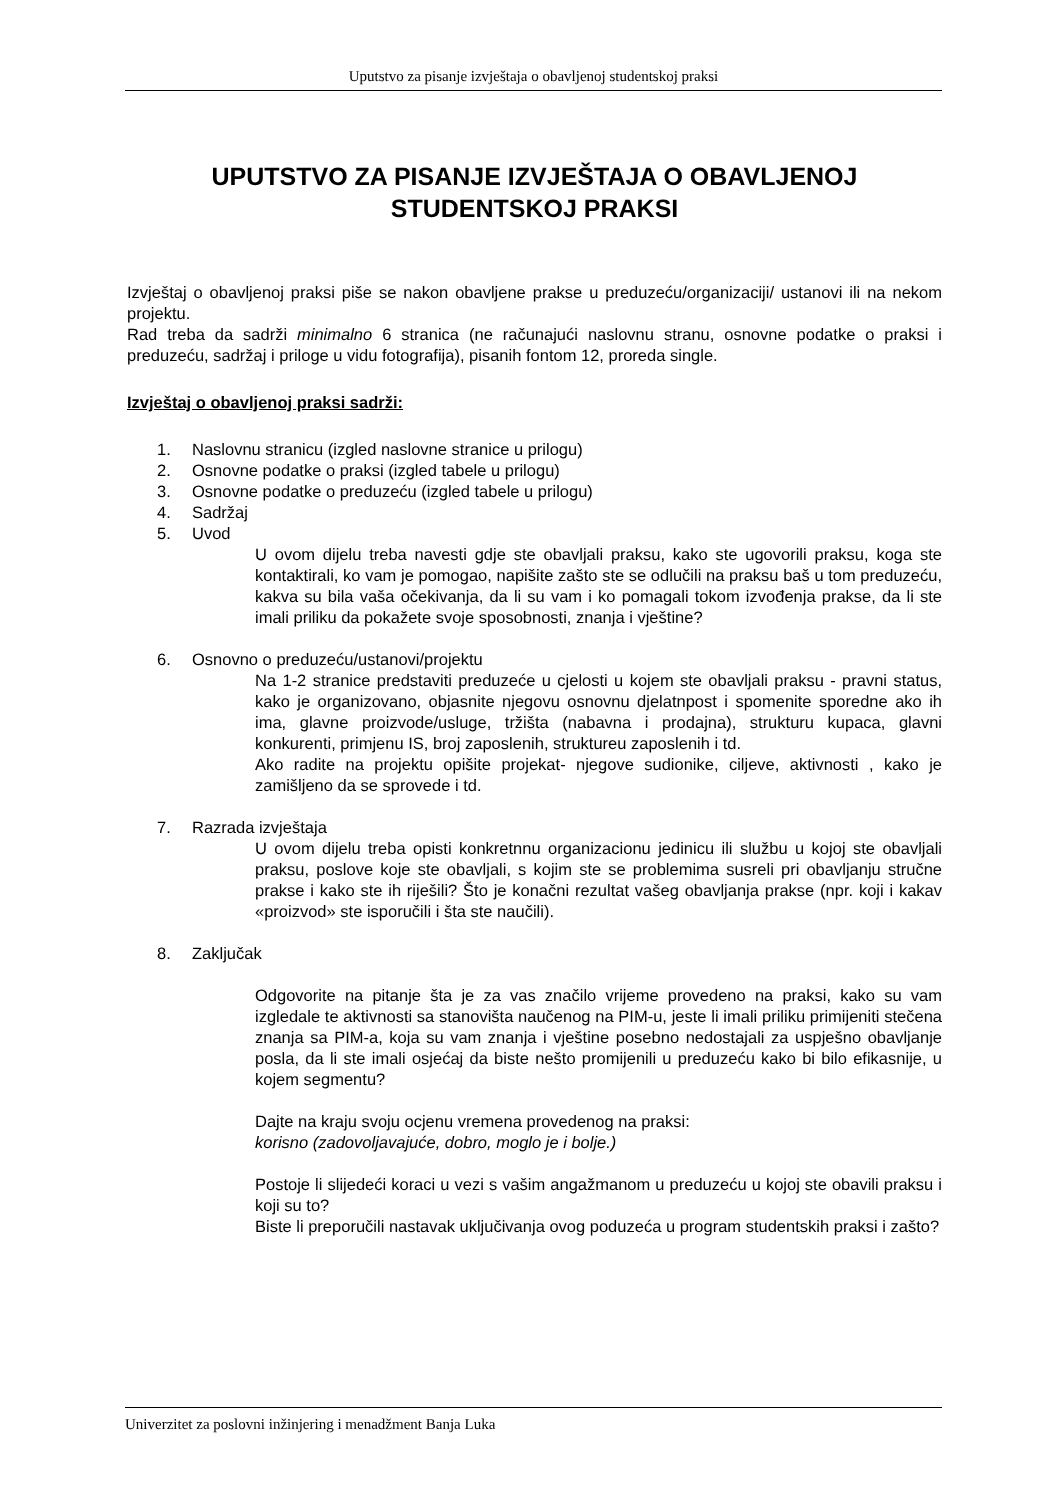Uputstvo za pisanje izvještaja o obavljenoj studentskoj praksi
UPUTSTVO ZA PISANJE IZVJEŠTAJA O OBAVLJENOJ STUDENTSKOJ PRAKSI
Izvještaj o obavljenoj praksi piše se nakon obavljene prakse u preduzeću/organizaciji/ ustanovi ili na nekom projektu.
Rad treba da sadrži minimalno 6 stranica (ne računajući naslovnu stranu, osnovne podatke o praksi i preduzeću, sadržaj i priloge u vidu fotografija), pisanih fontom 12, proreda single.
Izvještaj o obavljenoj praksi sadrži:
1. Naslovnu stranicu (izgled naslovne stranice u prilogu)
2. Osnovne podatke o praksi (izgled tabele u prilogu)
3. Osnovne podatke o preduzeću (izgled tabele u prilogu)
4. Sadržaj
5. Uvod
U ovom dijelu treba navesti gdje ste obavljali praksu, kako ste ugovorili praksu, koga ste kontaktirali, ko vam je pomogao, napišite zašto ste se odlučili na praksu baš u tom preduzeću, kakva su bila vaša očekivanja, da li su vam i ko pomagali tokom izvođenja prakse, da li ste imali priliku da pokažete svoje sposobnosti, znanja i vještine?
6. Osnovno o preduzeću/ustanovi/projektu
Na 1-2 stranice predstaviti preduzeće u cjelosti u kojem ste obavljali praksu - pravni status, kako je organizovano, objasnite njegovu osnovnu djelatnpost i spomenite sporedne ako ih ima, glavne proizvode/usluge, tržišta (nabavna i prodajna), strukturu kupaca, glavni konkurenti, primjenu IS, broj zaposlenih, struktureu zaposlenih i td.
Ako radite na projektu opišite projekat- njegove sudionike, ciljeve, aktivnosti , kako je zamišljeno da se sprovede i td.
7. Razrada izvještaja
U ovom dijelu treba opisti konkretnnu organizacionu jedinicu ili službu u kojoj ste obavljali praksu, poslove koje ste obavljali, s kojim ste se problemima susreli pri obavljanju stručne prakse i kako ste ih riješili? Što je konačni rezultat vašeg obavljanja prakse (npr. koji i kakav «proizvod» ste isporučili i šta ste naučili).
8. Zaključak
Odgovorite na pitanje šta je za vas značilo vrijeme provedeno na praksi, kako su vam izgledale te aktivnosti sa stanovišta naučenog na PIM-u, jeste li imali priliku primijeniti stečena znanja sa PIM-a, koja su vam znanja i vještine posebno nedostajali za uspješno obavljanje posla, da li ste imali osjećaj da biste nešto promijenili u preduzeću kako bi bilo efikasnije, u kojem segmentu?
Dajte na kraju svoju ocjenu vremena provedenog na praksi:
korisno (zadovoljavajuće, dobro, moglo je i bolje.)
Postoje li slijedeći koraci u vezi s vašim angažmanom u preduzeću u kojoj ste obavili praksu i koji su to?
Biste li preporučili nastavak uključivanja ovog poduzeća u program studentskih praksi i zašto?
Univerzitet za poslovni inžinjering i menadžment Banja Luka